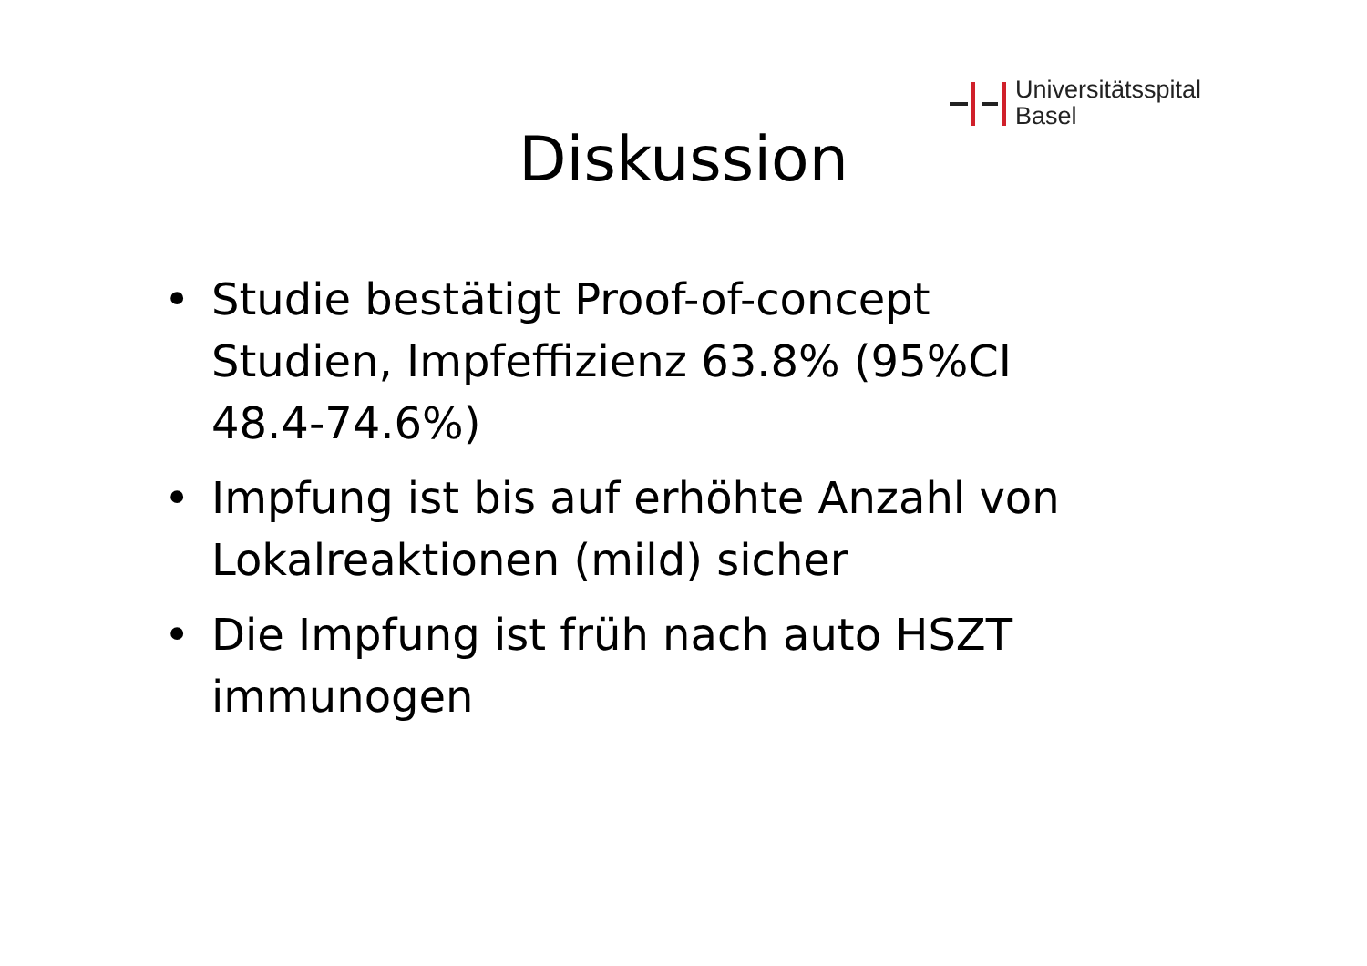Universitätsspital
Basel
Diskussion
• Studie bestätigt Proof-of-concept Studien, Impfeffizienz 63.8% (95%CI 48.4-74.6%)
• Impfung ist bis auf erhöhte Anzahl von Lokalreaktionen (mild) sicher
• Die Impfung ist früh nach auto HSZT immunogen